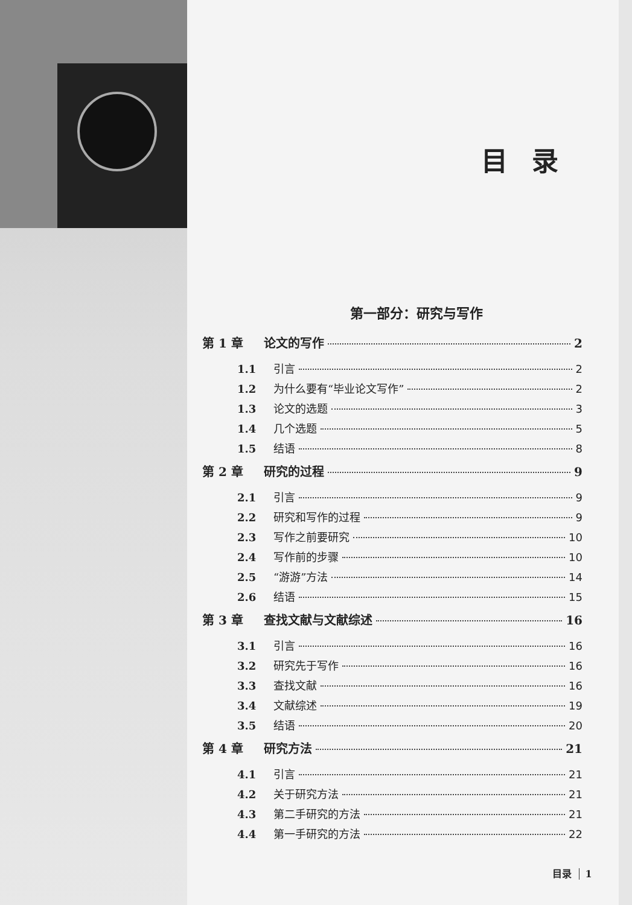目录
第一部分：研究与写作
第 1 章 论文的写作 2
1.1 引言 2
1.2 为什么要有“毕业论文写作” 2
1.3 论文的选题 3
1.4 几个选题 5
1.5 结语 8
第 2 章 研究的过程 9
2.1 引言 9
2.2 研究和写作的过程 9
2.3 写作之前要研究 10
2.4 写作前的步骤 10
2.5 “游游”方法 14
2.6 结语 15
第 3 章 查找文献与文献综述 16
3.1 引言 16
3.2 研究先于写作 16
3.3 查找文献 16
3.4 文献综述 19
3.5 结语 20
第 4 章 研究方法 21
4.1 引言 21
4.2 关于研究方法 21
4.3 第二手研究的方法 21
4.4 第一手研究的方法 22
目录 1